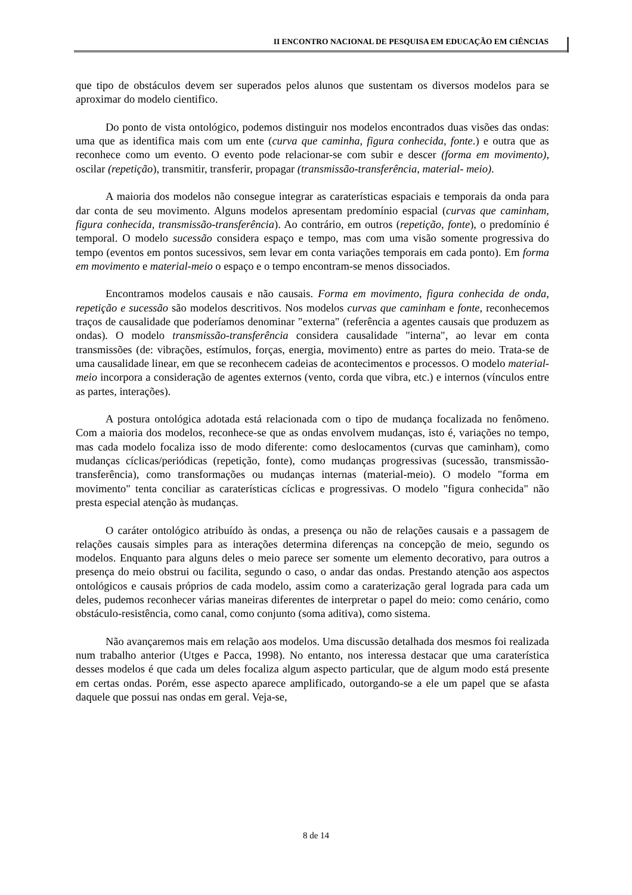II ENCONTRO NACIONAL DE PESQUISA EM EDUCAÇÃO EM CIÊNCIAS
que tipo de obstáculos devem ser superados pelos alunos que sustentam os diversos modelos para se aproximar do modelo cientifico.
Do ponto de vista ontológico, podemos distinguir nos modelos encontrados duas visões das ondas: uma que as identifica mais com um ente (curva que caminha, figura conhecida, fonte.) e outra que as reconhece como um evento. O evento pode relacionar-se com subir e descer (forma em movimento), oscilar (repetição), transmitir, transferir, propagar (transmissão-transferência, material- meio).
A maioria dos modelos não consegue integrar as caraterísticas espaciais e temporais da onda para dar conta de seu movimento. Alguns modelos apresentam predomínio espacial (curvas que caminham, figura conhecida, transmissão-transferência). Ao contrário, em outros (repetição, fonte), o predomínio é temporal. O modelo sucessão considera espaço e tempo, mas com uma visão somente progressiva do tempo (eventos em pontos sucessivos, sem levar em conta variações temporais em cada ponto). Em forma em movimento e material-meio o espaço e o tempo encontram-se menos dissociados.
Encontramos modelos causais e não causais. Forma em movimento, figura conhecida de onda, repetição e sucessão são modelos descritivos. Nos modelos curvas que caminham e fonte, reconhecemos traços de causalidade que poderíamos denominar "externa" (referência a agentes causais que produzem as ondas). O modelo transmissão-transferência considera causalidade "interna", ao levar em conta transmissões (de: vibrações, estímulos, forças, energia, movimento) entre as partes do meio. Trata-se de uma causalidade linear, em que se reconhecem cadeias de acontecimentos e processos. O modelo material-meio incorpora a consideração de agentes externos (vento, corda que vibra, etc.) e internos (vínculos entre as partes, interações).
A postura ontológica adotada está relacionada com o tipo de mudança focalizada no fenômeno. Com a maioria dos modelos, reconhece-se que as ondas envolvem mudanças, isto é, variações no tempo, mas cada modelo focaliza isso de modo diferente: como deslocamentos (curvas que caminham), como mudanças cíclicas/periódicas (repetição, fonte), como mudanças progressivas (sucessão, transmissão-transferência), como transformações ou mudanças internas (material-meio). O modelo "forma em movimento" tenta conciliar as caraterísticas cíclicas e progressivas. O modelo "figura conhecida" não presta especial atenção às mudanças.
O caráter ontológico atribuído às ondas, a presença ou não de relações causais e a passagem de relações causais simples para as interações determina diferenças na concepção de meio, segundo os modelos. Enquanto para alguns deles o meio parece ser somente um elemento decorativo, para outros a presença do meio obstrui ou facilita, segundo o caso, o andar das ondas. Prestando atenção aos aspectos ontológicos e causais próprios de cada modelo, assim como a caraterização geral lograda para cada um deles, pudemos reconhecer várias maneiras diferentes de interpretar o papel do meio: como cenário, como obstáculo-resistência, como canal, como conjunto (soma aditiva), como sistema.
Não avançaremos mais em relação aos modelos. Uma discussão detalhada dos mesmos foi realizada num trabalho anterior (Utges e Pacca, 1998). No entanto, nos interessa destacar que uma caraterística desses modelos é que cada um deles focaliza algum aspecto particular, que de algum modo está presente em certas ondas. Porém, esse aspecto aparece amplificado, outorgando-se a ele um papel que se afasta daquele que possui nas ondas em geral. Veja-se,
8 de 14